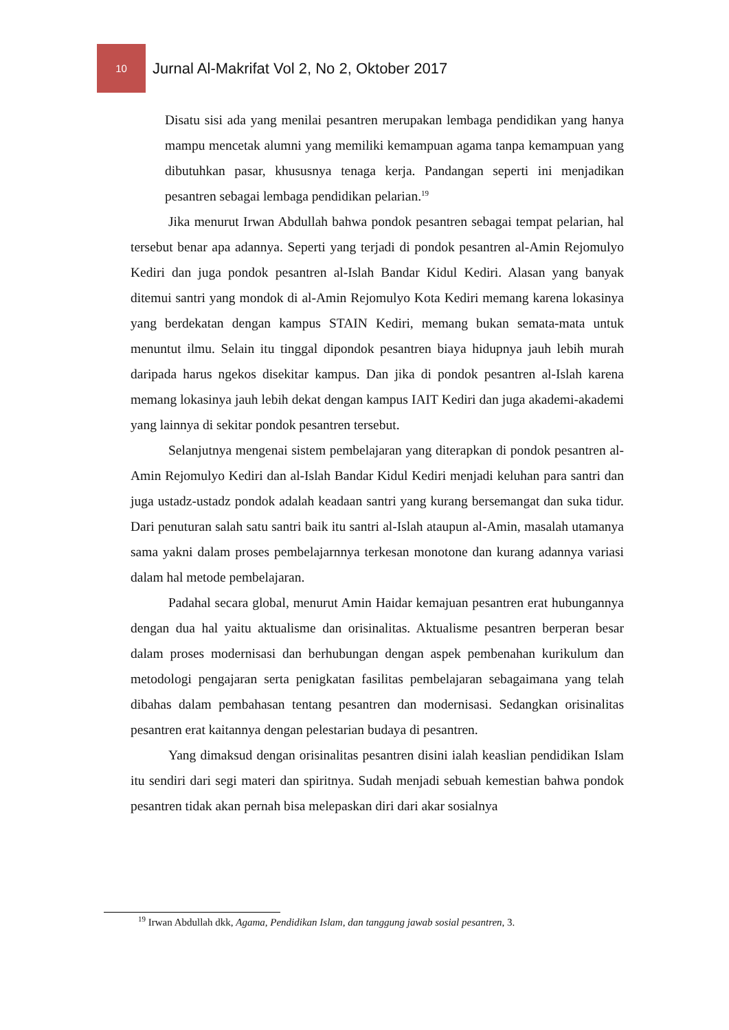10
Jurnal Al-Makrifat Vol 2, No 2, Oktober 2017
Disatu sisi ada yang menilai pesantren merupakan lembaga pendidikan yang hanya mampu mencetak alumni yang memiliki kemampuan agama tanpa kemampuan yang dibutuhkan pasar, khususnya tenaga kerja. Pandangan seperti ini menjadikan pesantren sebagai lembaga pendidikan pelarian.<sup>19</sup>
Jika menurut Irwan Abdullah bahwa pondok pesantren sebagai tempat pelarian, hal tersebut benar apa adannya. Seperti yang terjadi di pondok pesantren al-Amin Rejomulyo Kediri dan juga pondok pesantren al-Islah Bandar Kidul Kediri. Alasan yang banyak ditemui santri yang mondok di al-Amin Rejomulyo Kota Kediri memang karena lokasinya yang berdekatan dengan kampus STAIN Kediri, memang bukan semata-mata untuk menuntut ilmu. Selain itu tinggal dipondok pesantren biaya hidupnya jauh lebih murah daripada harus ngekos disekitar kampus. Dan jika di pondok pesantren al-Islah karena memang lokasinya jauh lebih dekat dengan kampus IAIT Kediri dan juga akademi-akademi yang lainnya di sekitar pondok pesantren tersebut.
Selanjutnya mengenai sistem pembelajaran yang diterapkan di pondok pesantren al-Amin Rejomulyo Kediri dan al-Islah Bandar Kidul Kediri menjadi keluhan para santri dan juga ustadz-ustadz pondok adalah keadaan santri yang kurang bersemangat dan suka tidur. Dari penuturan salah satu santri baik itu santri al-Islah ataupun al-Amin, masalah utamanya sama yakni dalam proses pembelajarnnya terkesan monotone dan kurang adannya variasi dalam hal metode pembelajaran.
Padahal secara global, menurut Amin Haidar kemajuan pesantren erat hubungannya dengan dua hal yaitu aktualisme dan orisinalitas. Aktualisme pesantren berperan besar dalam proses modernisasi dan berhubungan dengan aspek pembenahan kurikulum dan metodologi pengajaran serta penigkatan fasilitas pembelajaran sebagaimana yang telah dibahas dalam pembahasan tentang pesantren dan modernisasi. Sedangkan orisinalitas pesantren erat kaitannya dengan pelestarian budaya di pesantren.
Yang dimaksud dengan orisinalitas pesantren disini ialah keaslian pendidikan Islam itu sendiri dari segi materi dan spiritnya. Sudah menjadi sebuah kemestian bahwa pondok pesantren tidak akan pernah bisa melepaskan diri dari akar sosialnya
<sup>19</sup> Irwan Abdullah dkk, Agama, Pendidikan Islam, dan tanggung jawab sosial pesantren, 3.